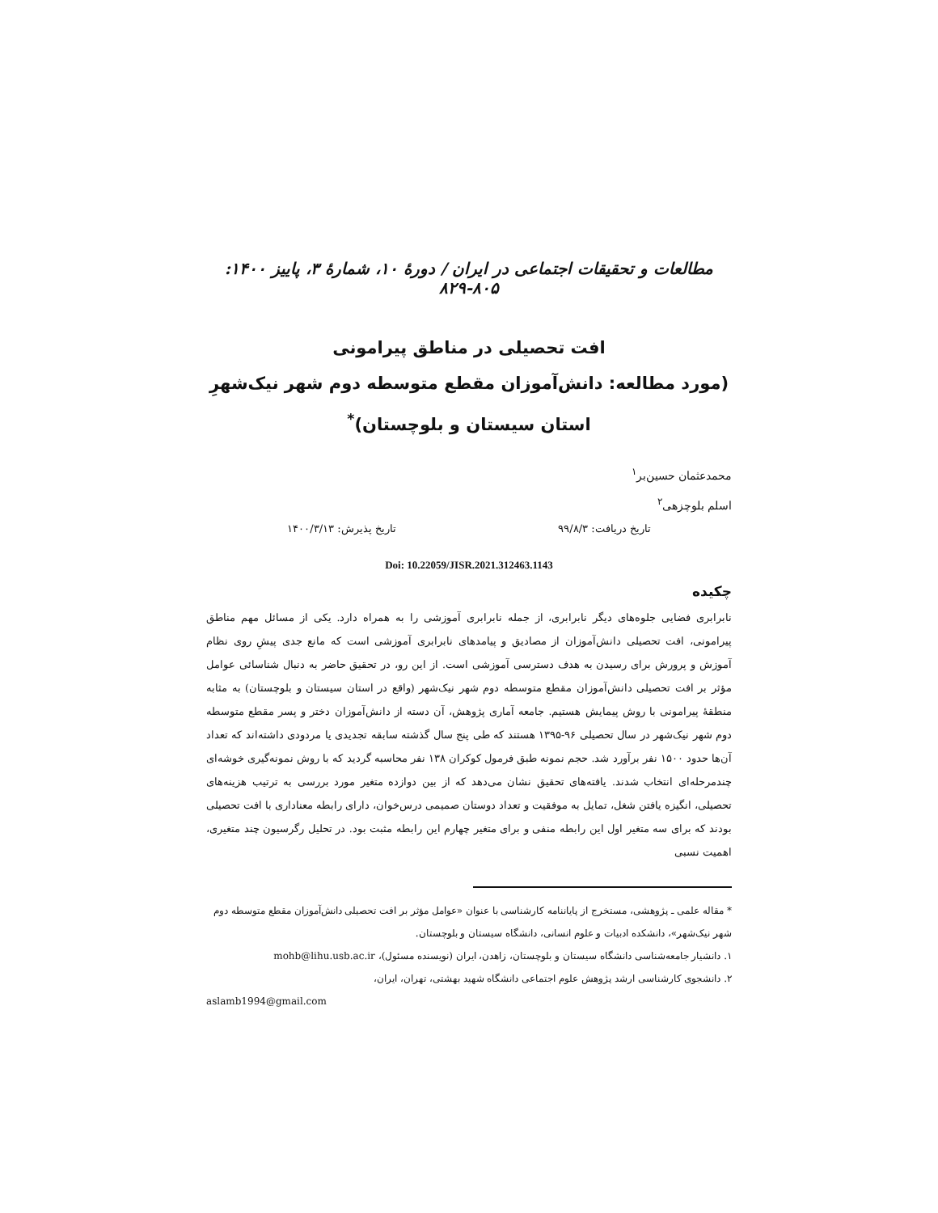مطالعات و تحقیقات اجتماعی در ایران / دورهٔ ۱۰، شمارهٔ ۳، پاییز ۱۴۰۰: ۸۰۵-۸۲۹
افت تحصیلی در مناطق پیرامونی
(مورد مطالعه: دانش‌آموزان مقطع متوسطه دوم شهر نیک‌شهرِ استان سیستان و بلوچستان)<sup>*</sup>
محمدعثمان حسین‌بر<sup>۱</sup>
اسلم بلوچزهی<sup>۲</sup>
تاریخ دریافت: ۹۹/۸/۳ تاریخ پذیرش: ۱۴۰۰/۳/۱۳
Doi: 10.22059/JISR.2021.312463.1143
چکیده
نابرابری فضایی جلوه‌های دیگر نابرابری، از جمله نابرابری آموزشی را به همراه دارد. یکی از مسائل مهم مناطق پیرامونی، افت تحصیلی دانش‌آموزان از مصادیق و پیامدهای نابرابری آموزشی است که مانع جدی پیشِ روی نظام آموزش و پرورش برای رسیدن به هدف دسترسی آموزشی است. از این رو، در تحقیق حاضر به دنبال شناسائی عوامل مؤثر بر افت تحصیلی دانش‌آموزان مقطع متوسطه دوم شهر نیک‌شهر (واقع در استان سیستان و بلوچستان) به مثابه منطقهٔ پیرامونی با روش پیمایش هستیم. جامعه آماری پژوهش، آن دسته از دانش‌آموزان دختر و پسر مقطع متوسطه دوم شهر نیک‌شهر در سال تحصیلی ۹۶-۱۳۹۵ هستند که طی پنج سال گذشته سابقه تجدیدی یا مردودی داشته‌اند که تعداد آن‌ها حدود ۱۵۰۰ نفر برآورد شد. حجم نمونه طبق فرمول کوکران ۱۳۸ نفر محاسبه گردید که با روش نمونه‌گیری خوشه‌ای چندمرحله‌ای انتخاب شدند. یافته‌های تحقیق نشان می‌دهد که از بین دوازده متغیر مورد بررسی به ترتیب هزینه‌های تحصیلی، انگیزه یافتن شغل، تمایل به موفقیت و تعداد دوستان صمیمی درس‌خوان، دارای رابطه معناداری با افت تحصیلی بودند که برای سه متغیر اول این رابطه منفی و برای متغیر چهارم این رابطه مثبت بود. در تحلیل رگرسیون چند متغیری، اهمیت نسبی
* مقاله علمی ـ پژوهشی، مستخرج از پایاننامه کارشناسی با عنوان «عوامل مؤثر بر افت تحصیلی دانش‌آموزان مقطع متوسطه دوم شهر نیک‌شهر»، دانشکده ادبیات و علوم انسانی، دانشگاه سیستان و بلوچستان.
۱. دانشیار جامعه‌شناسی دانشگاه سیستان و بلوچستان، زاهدن، ایران (نویسنده مسئول)، mohb@lihu.usb.ac.ir
۲. دانشجوی کارشناسی ارشد پژوهش علوم اجتماعی دانشگاه شهید بهشتی، تهران، ایران،
aslamb1994@gmail.com